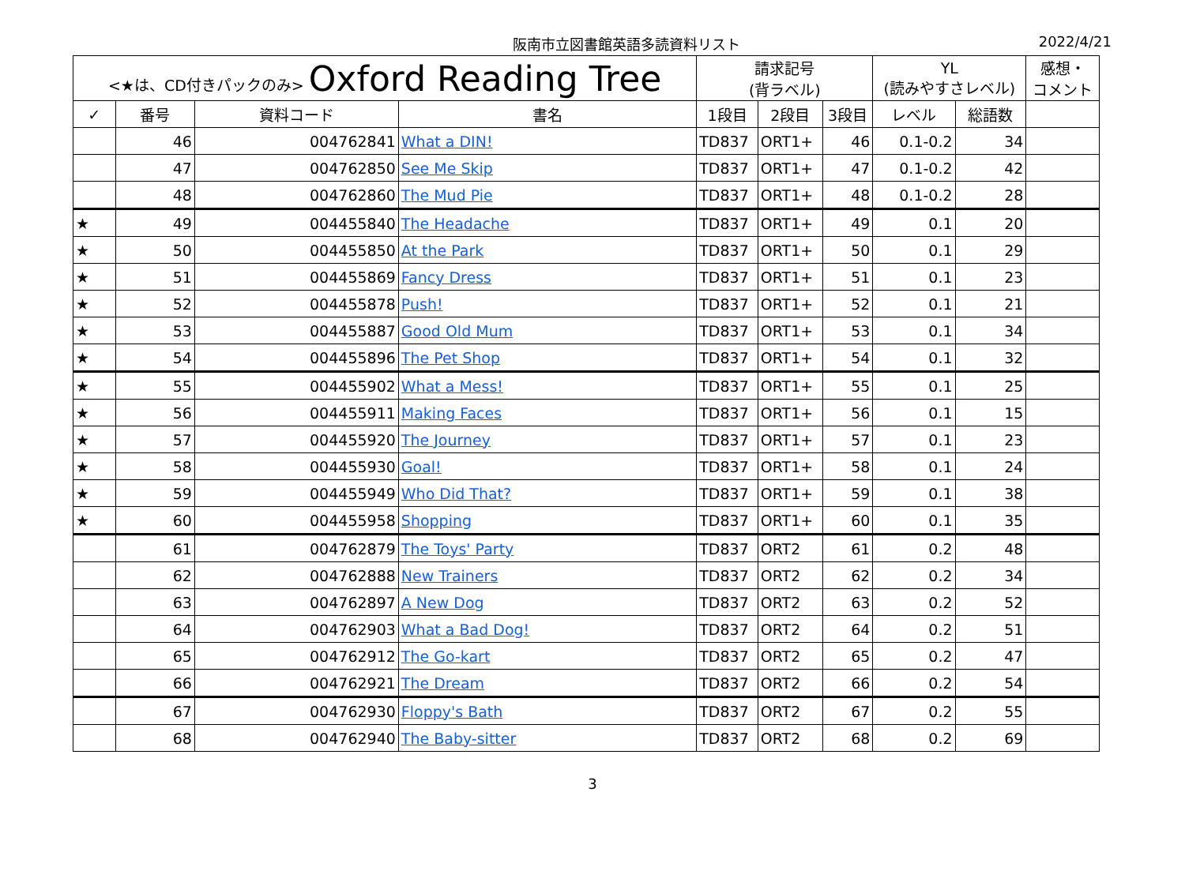阪南市立図書館英語多読資料リスト 2022/4/21
| <★は、CD付きパックのみ> Oxford Reading Tree | | | | 請求記号 (背ラベル) | | | YL (読みやすさレベル) | | 感想・ コメント |
| --- | --- | --- | --- | --- | --- | --- | --- | --- | --- |
| ✓ | 番号 | 資料コード | 書名 | 1段目 | 2段目 | 3段目 | レベル | 総語数 | |
| | 46 | 004762841 | What a DIN! | TD837 | ORT1+ | 46 | 0.1-0.2 | 34 | |
| | 47 | 004762850 | See Me Skip | TD837 | ORT1+ | 47 | 0.1-0.2 | 42 | |
| | 48 | 004762860 | The Mud Pie | TD837 | ORT1+ | 48 | 0.1-0.2 | 28 | |
| ★ | 49 | 004455840 | The Headache | TD837 | ORT1+ | 49 | 0.1 | 20 | |
| ★ | 50 | 004455850 | At the Park | TD837 | ORT1+ | 50 | 0.1 | 29 | |
| ★ | 51 | 004455869 | Fancy Dress | TD837 | ORT1+ | 51 | 0.1 | 23 | |
| ★ | 52 | 004455878 | Push! | TD837 | ORT1+ | 52 | 0.1 | 21 | |
| ★ | 53 | 004455887 | Good Old Mum | TD837 | ORT1+ | 53 | 0.1 | 34 | |
| ★ | 54 | 004455896 | The Pet Shop | TD837 | ORT1+ | 54 | 0.1 | 32 | |
| ★ | 55 | 004455902 | What a Mess! | TD837 | ORT1+ | 55 | 0.1 | 25 | |
| ★ | 56 | 004455911 | Making Faces | TD837 | ORT1+ | 56 | 0.1 | 15 | |
| ★ | 57 | 004455920 | The Journey | TD837 | ORT1+ | 57 | 0.1 | 23 | |
| ★ | 58 | 004455930 | Goal! | TD837 | ORT1+ | 58 | 0.1 | 24 | |
| ★ | 59 | 004455949 | Who Did That? | TD837 | ORT1+ | 59 | 0.1 | 38 | |
| ★ | 60 | 004455958 | Shopping | TD837 | ORT1+ | 60 | 0.1 | 35 | |
| | 61 | 004762879 | The Toys' Party | TD837 | ORT2 | 61 | 0.2 | 48 | |
| | 62 | 004762888 | New Trainers | TD837 | ORT2 | 62 | 0.2 | 34 | |
| | 63 | 004762897 | A New Dog | TD837 | ORT2 | 63 | 0.2 | 52 | |
| | 64 | 004762903 | What a Bad Dog! | TD837 | ORT2 | 64 | 0.2 | 51 | |
| | 65 | 004762912 | The Go-kart | TD837 | ORT2 | 65 | 0.2 | 47 | |
| | 66 | 004762921 | The Dream | TD837 | ORT2 | 66 | 0.2 | 54 | |
| | 67 | 004762930 | Floppy's Bath | TD837 | ORT2 | 67 | 0.2 | 55 | |
| | 68 | 004762940 | The Baby-sitter | TD837 | ORT2 | 68 | 0.2 | 69 | |
3